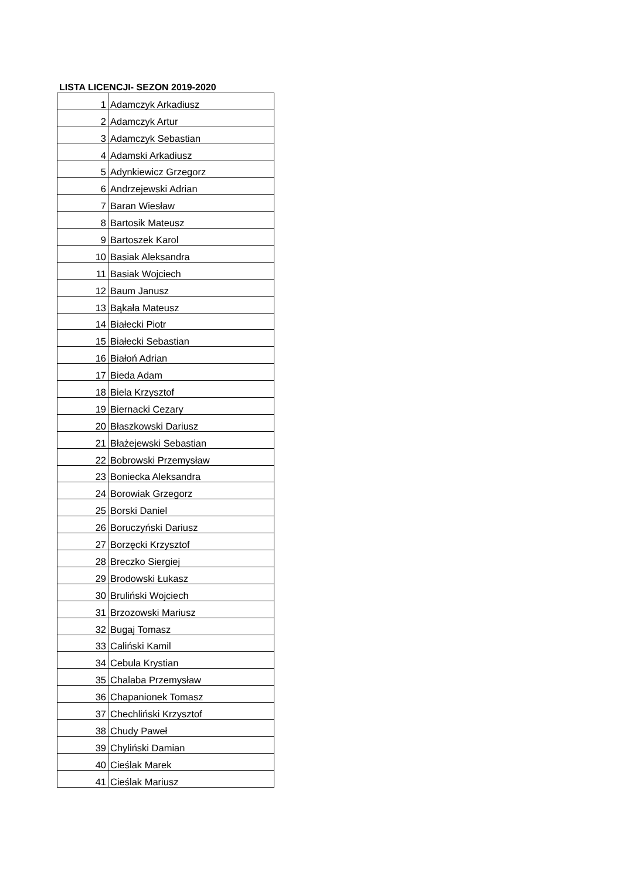LISTA LICENCJI- SEZON 2019-2020
| 1 | Adamczyk Arkadiusz |
| 2 | Adamczyk Artur |
| 3 | Adamczyk Sebastian |
| 4 | Adamski Arkadiusz |
| 5 | Adynkiewicz Grzegorz |
| 6 | Andrzejewski Adrian |
| 7 | Baran Wiesław |
| 8 | Bartosik Mateusz |
| 9 | Bartoszek Karol |
| 10 | Basiak Aleksandra |
| 11 | Basiak Wojciech |
| 12 | Baum Janusz |
| 13 | Bąkała Mateusz |
| 14 | Białecki Piotr |
| 15 | Białecki Sebastian |
| 16 | Białoń Adrian |
| 17 | Bieda Adam |
| 18 | Biela Krzysztof |
| 19 | Biernacki Cezary |
| 20 | Błaszkowski Dariusz |
| 21 | Błażejewski Sebastian |
| 22 | Bobrowski Przemysław |
| 23 | Boniecka Aleksandra |
| 24 | Borowiak Grzegorz |
| 25 | Borski Daniel |
| 26 | Boruczyński Dariusz |
| 27 | Borzęcki Krzysztof |
| 28 | Breczko Siergiej |
| 29 | Brodowski Łukasz |
| 30 | Bruliński Wojciech |
| 31 | Brzozowski Mariusz |
| 32 | Bugaj Tomasz |
| 33 | Caliński Kamil |
| 34 | Cebula Krystian |
| 35 | Chalaba Przemysław |
| 36 | Chapanionek Tomasz |
| 37 | Chechliński Krzysztof |
| 38 | Chudy Paweł |
| 39 | Chyliński Damian |
| 40 | Cieślak Marek |
| 41 | Cieślak Mariusz |